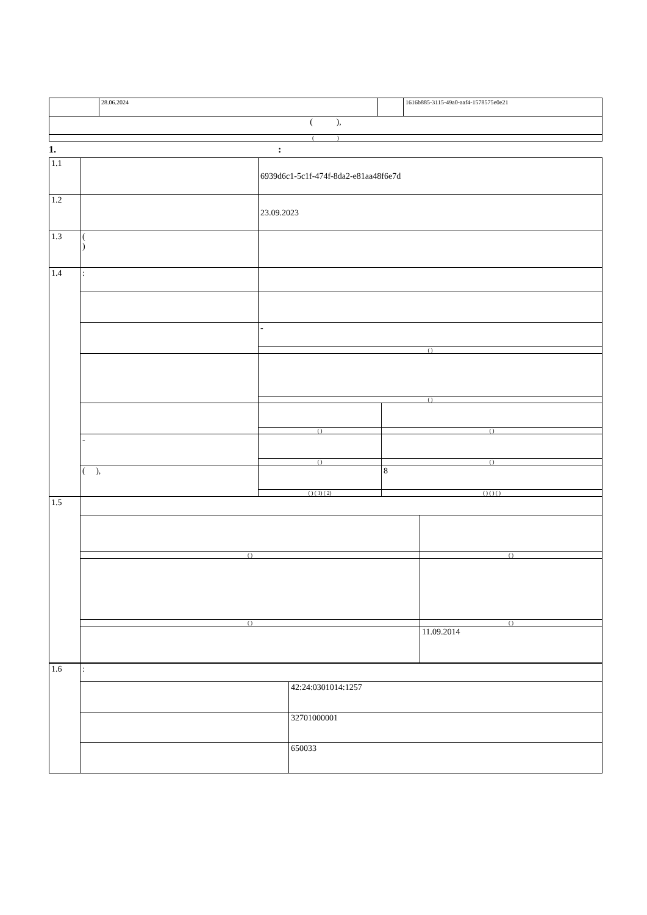| | 28.06.2024 | | 1616b885-3115-49a0-aaf4-1578575e0e21 |
| ( ), | | | |
| ( ) | | | |
1. :
| 1.1 | | 6939d6c1-5c1f-474f-8da2-e81aa48f6e7d | |
| 1.2 | | 23.09.2023 | |
| 1.3 | ( ) | | |
| 1.4 | : | | |
| | | - | |
| | | ( ) | |
| | | ( ) | |
| | | ( ) | ( ) |
| | - | | |
| | | ( ) | ( ) |
| | ( ), | | 8 |
| | | ( ) ( 1) ( 2) | ( ) ( ) ( ) |
| 1.5 | | |
| | ( ) | ( ) |
| | ( ) | ( ) |
| | | 11.09.2014 |
| 1.6 | : | |
| | | 42:24:0301014:1257 |
| | | 32701000001 |
| | | 650033 |